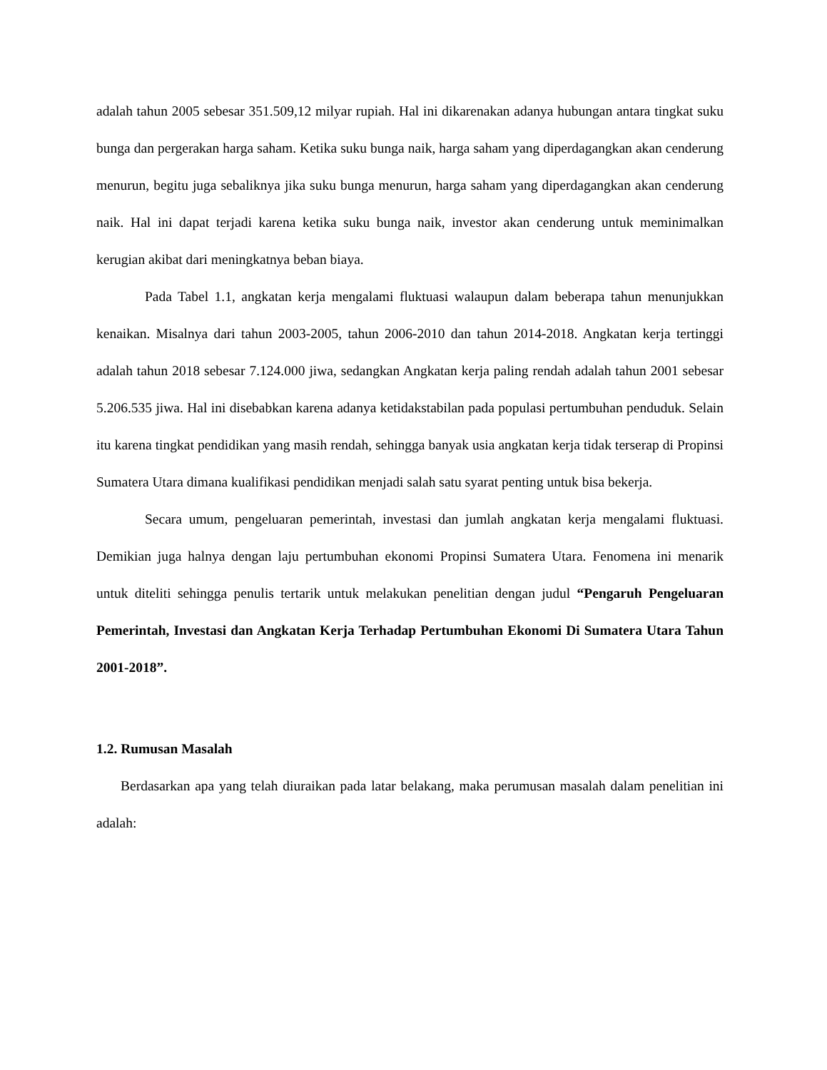adalah tahun 2005 sebesar 351.509,12 milyar rupiah. Hal ini dikarenakan adanya hubungan antara tingkat suku bunga dan pergerakan harga saham. Ketika suku bunga naik, harga saham yang diperdagangkan akan cenderung menurun, begitu juga sebaliknya jika suku bunga menurun, harga saham yang diperdagangkan akan cenderung naik. Hal ini dapat terjadi karena ketika suku bunga naik, investor akan cenderung untuk meminimalkan kerugian akibat dari meningkatnya beban biaya.
Pada Tabel 1.1, angkatan kerja mengalami fluktuasi walaupun dalam beberapa tahun menunjukkan kenaikan. Misalnya dari tahun 2003-2005, tahun 2006-2010 dan tahun 2014-2018. Angkatan kerja tertinggi adalah tahun 2018 sebesar 7.124.000 jiwa, sedangkan Angkatan kerja paling rendah adalah tahun 2001 sebesar 5.206.535 jiwa. Hal ini disebabkan karena adanya ketidakstabilan pada populasi pertumbuhan penduduk. Selain itu karena tingkat pendidikan yang masih rendah, sehingga banyak usia angkatan kerja tidak terserap di Propinsi Sumatera Utara dimana kualifikasi pendidikan menjadi salah satu syarat penting untuk bisa bekerja.
Secara umum, pengeluaran pemerintah, investasi dan jumlah angkatan kerja mengalami fluktuasi. Demikian juga halnya dengan laju pertumbuhan ekonomi Propinsi Sumatera Utara. Fenomena ini menarik untuk diteliti sehingga penulis tertarik untuk melakukan penelitian dengan judul “Pengaruh Pengeluaran Pemerintah, Investasi dan Angkatan Kerja Terhadap Pertumbuhan Ekonomi Di Sumatera Utara Tahun 2001-2018”.
1.2. Rumusan Masalah
Berdasarkan apa yang telah diuraikan pada latar belakang, maka perumusan masalah dalam penelitian ini adalah: